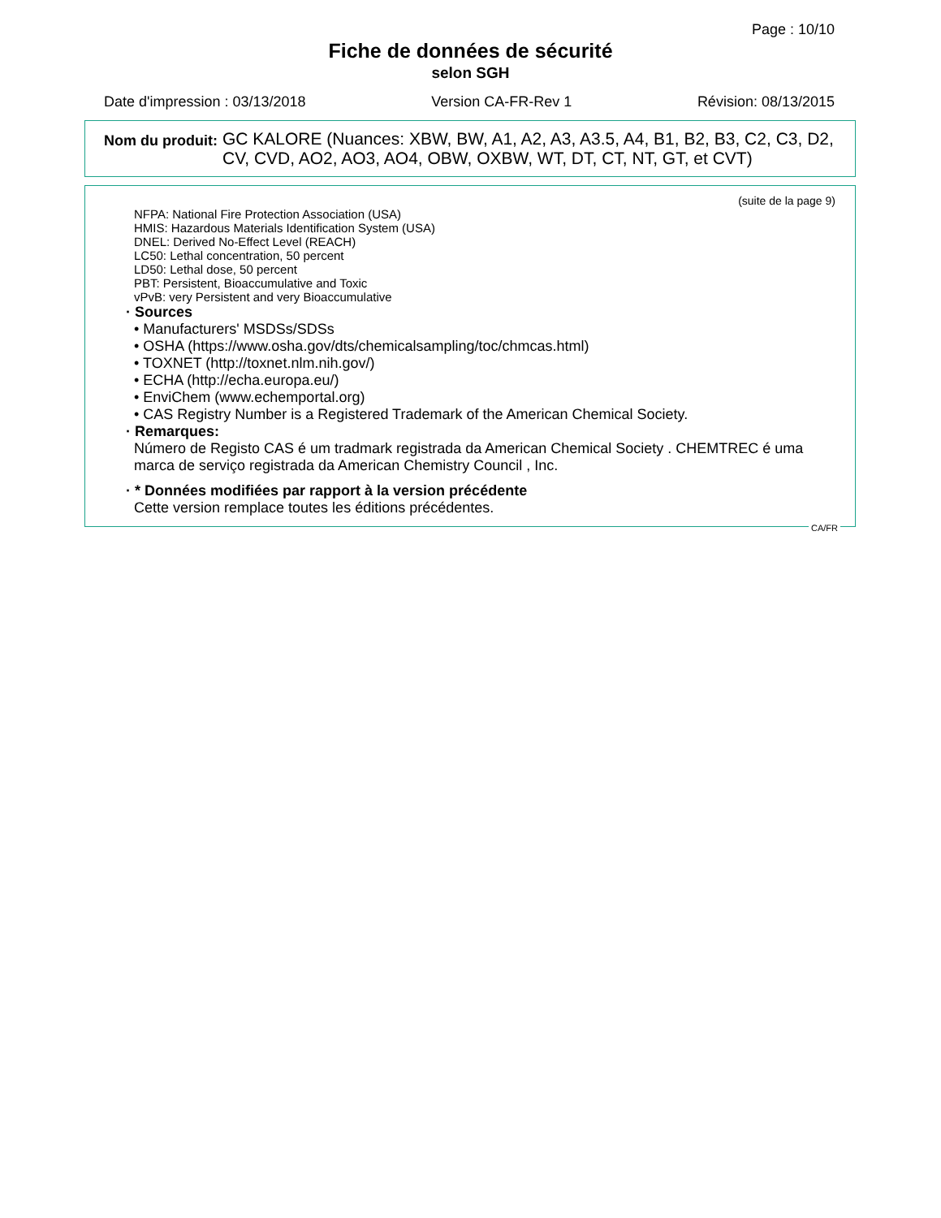Page : 10/10
Fiche de données de sécurité
selon SGH
Date d'impression : 03/13/2018 Version CA-FR-Rev 1 Révision: 08/13/2015
Nom du produit: GC KALORE (Nuances: XBW, BW, A1, A2, A3, A3.5, A4, B1, B2, B3, C2, C3, D2, CV, CVD, AO2, AO3, AO4, OBW, OXBW, WT, DT, CT, NT, GT, et CVT)
(suite de la page 9)
NFPA: National Fire Protection Association (USA)
HMIS: Hazardous Materials Identification System (USA)
DNEL: Derived No-Effect Level (REACH)
LC50: Lethal concentration, 50 percent
LD50: Lethal dose, 50 percent
PBT: Persistent, Bioaccumulative and Toxic
vPvB: very Persistent and very Bioaccumulative
· Sources
• Manufacturers' MSDSs/SDSs
• OSHA (https://www.osha.gov/dts/chemicalsampling/toc/chmcas.html)
• TOXNET (http://toxnet.nlm.nih.gov/)
• ECHA (http://echa.europa.eu/)
• EnviChem (www.echemportal.org)
• CAS Registry Number is a Registered Trademark of the American Chemical Society.
· Remarques:
Número de Registo CAS é um tradmark registrada da American Chemical Society . CHEMTREC é uma marca de serviço registrada da American Chemistry Council , Inc.
· * Données modifiées par rapport à la version précédente
Cette version remplace toutes les éditions précédentes.
CA/FR